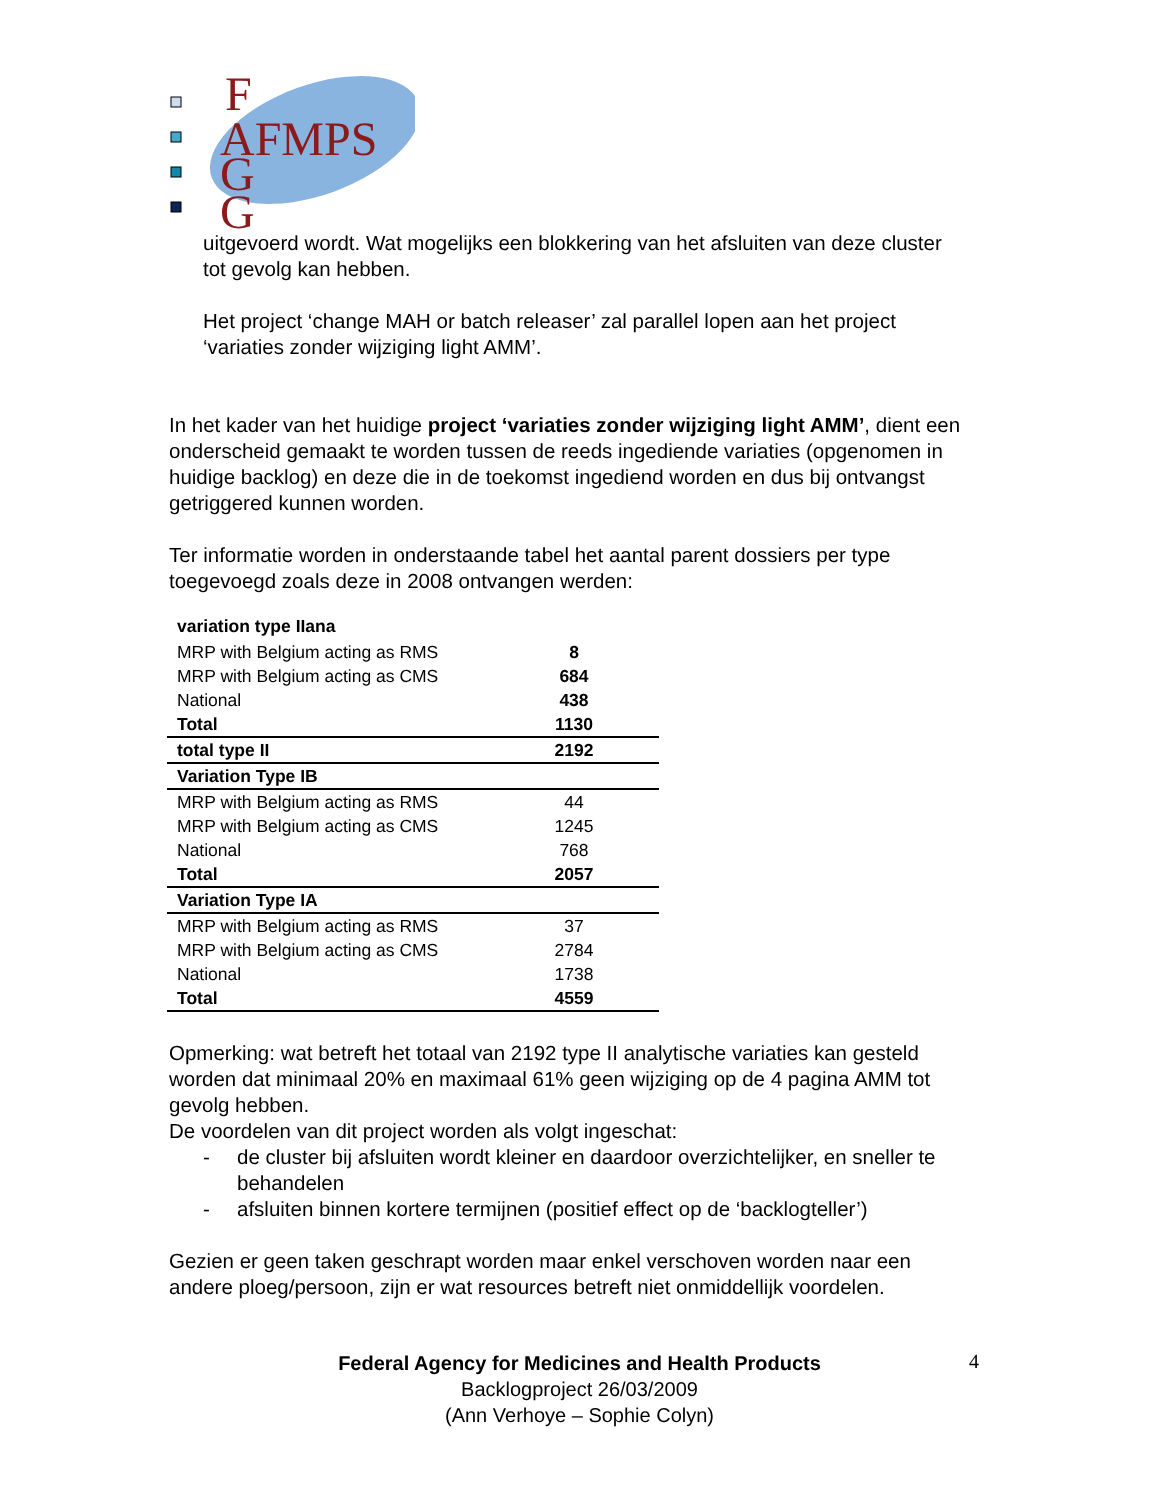F
AFMPS
G
G
uitgevoerd wordt. Wat mogelijks een blokkering van het afsluiten van deze cluster tot gevolg kan hebben.
Het project ‘change MAH or batch releaser’ zal parallel lopen aan het project ‘variaties zonder wijziging light AMM’.
In het kader van het huidige project ‘variaties zonder wijziging light AMM’, dient een onderscheid gemaakt te worden tussen de reeds ingediende variaties (opgenomen in huidige backlog) en deze die in de toekomst ingediend worden en dus bij ontvangst getriggered kunnen worden.
Ter informatie worden in onderstaande tabel het aantal parent dossiers per type toegevoegd zoals deze in 2008 ontvangen werden:
| variation type IIana | |
| --- | --- |
| MRP with Belgium acting as RMS | 8 |
| MRP with Belgium acting as CMS | 684 |
| National | 438 |
| Total | 1130 |
| total type II | 2192 |
| Variation Type IB | |
| MRP with Belgium acting as RMS | 44 |
| MRP with Belgium acting as CMS | 1245 |
| National | 768 |
| Total | 2057 |
| Variation Type IA | |
| MRP with Belgium acting as RMS | 37 |
| MRP with Belgium acting as CMS | 2784 |
| National | 1738 |
| Total | 4559 |
Opmerking: wat betreft het totaal van 2192 type II analytische variaties kan gesteld worden dat minimaal 20% en maximaal 61% geen wijziging op de 4 pagina AMM tot gevolg hebben.
De voordelen van dit project worden als volgt ingeschat:
- de cluster bij afsluiten wordt kleiner en daardoor overzichtelijker, en sneller te behandelen
- afsluiten binnen kortere termijnen (positief effect op de ‘backlogteller’)
Gezien er geen taken geschrapt worden maar enkel verschoven worden naar een andere ploeg/persoon, zijn er wat resources betreft niet onmiddellijk voordelen.
Federal Agency for Medicines and Health Products
Backlogproject 26/03/2009
(Ann Verhoye – Sophie Colyn)
4